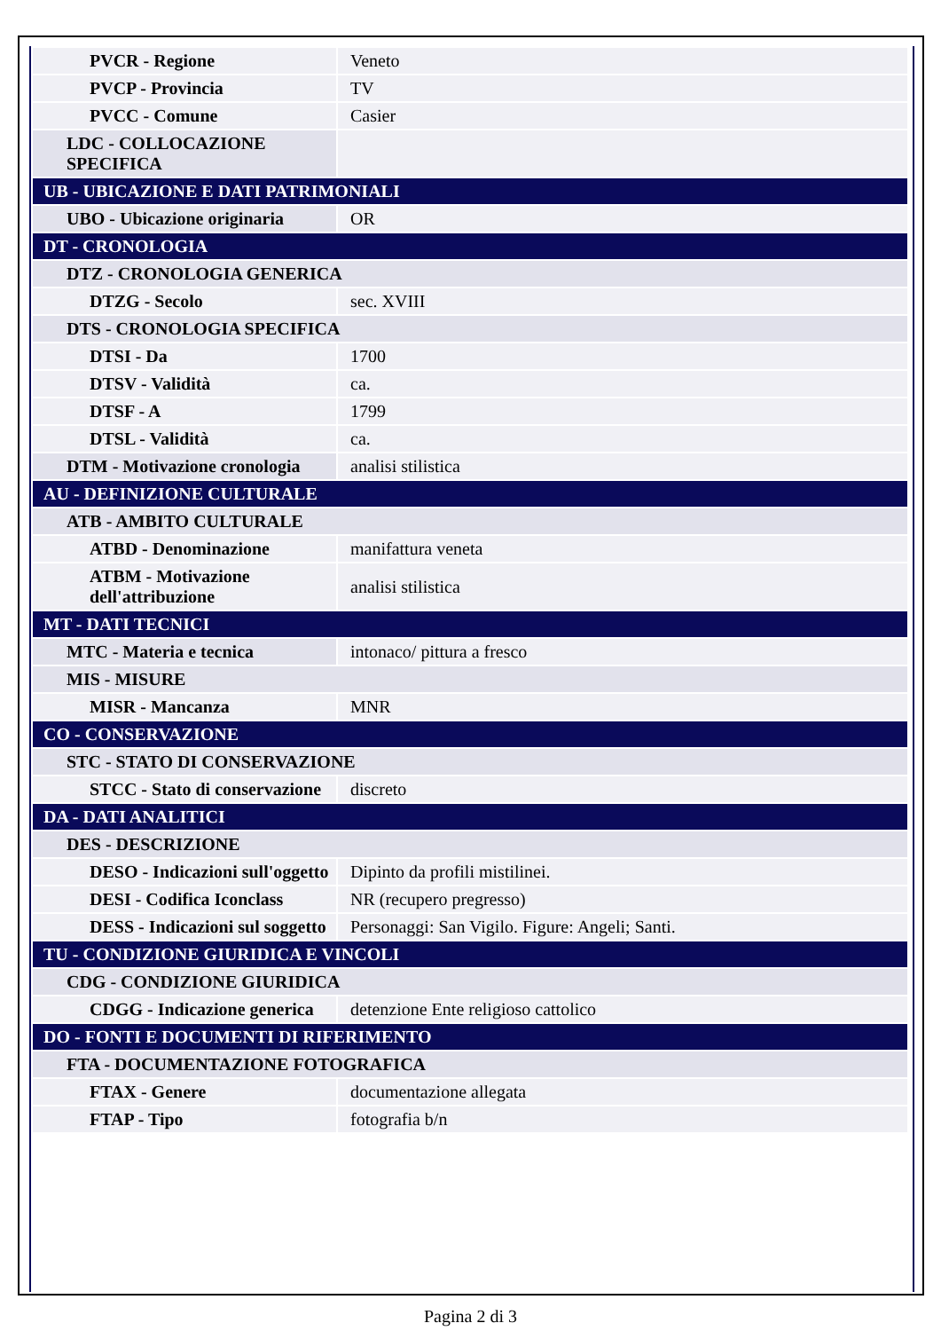| PVCR - Regione | Veneto |
| PVCP - Provincia | TV |
| PVCC - Comune | Casier |
| LDC - COLLOCAZIONE SPECIFICA | |
| UB - UBICAZIONE E DATI PATRIMONIALI | |
| UBO - Ubicazione originaria | OR |
| DT - CRONOLOGIA | |
| DTZ - CRONOLOGIA GENERICA | |
| DTZG - Secolo | sec. XVIII |
| DTS - CRONOLOGIA SPECIFICA | |
| DTSI - Da | 1700 |
| DTSV - Validità | ca. |
| DTSF - A | 1799 |
| DTSL - Validità | ca. |
| DTM - Motivazione cronologia | analisi stilistica |
| AU - DEFINIZIONE CULTURALE | |
| ATB - AMBITO CULTURALE | |
| ATBD - Denominazione | manifattura veneta |
| ATBM - Motivazione dell'attribuzione | analisi stilistica |
| MT - DATI TECNICI | |
| MTC - Materia e tecnica | intonaco/ pittura a fresco |
| MIS - MISURE | |
| MISR - Mancanza | MNR |
| CO - CONSERVAZIONE | |
| STC - STATO DI CONSERVAZIONE | |
| STCC - Stato di conservazione | discreto |
| DA - DATI ANALITICI | |
| DES - DESCRIZIONE | |
| DESO - Indicazioni sull'oggetto | Dipinto da profili mistilinei. |
| DESI - Codifica Iconclass | NR (recupero pregresso) |
| DESS - Indicazioni sul soggetto | Personaggi: San Vigilo. Figure: Angeli; Santi. |
| TU - CONDIZIONE GIURIDICA E VINCOLI | |
| CDG - CONDIZIONE GIURIDICA | |
| CDGG - Indicazione generica | detenzione Ente religioso cattolico |
| DO - FONTI E DOCUMENTI DI RIFERIMENTO | |
| FTA - DOCUMENTAZIONE FOTOGRAFICA | |
| FTAX - Genere | documentazione allegata |
| FTAP - Tipo | fotografia b/n |
Pagina 2 di 3